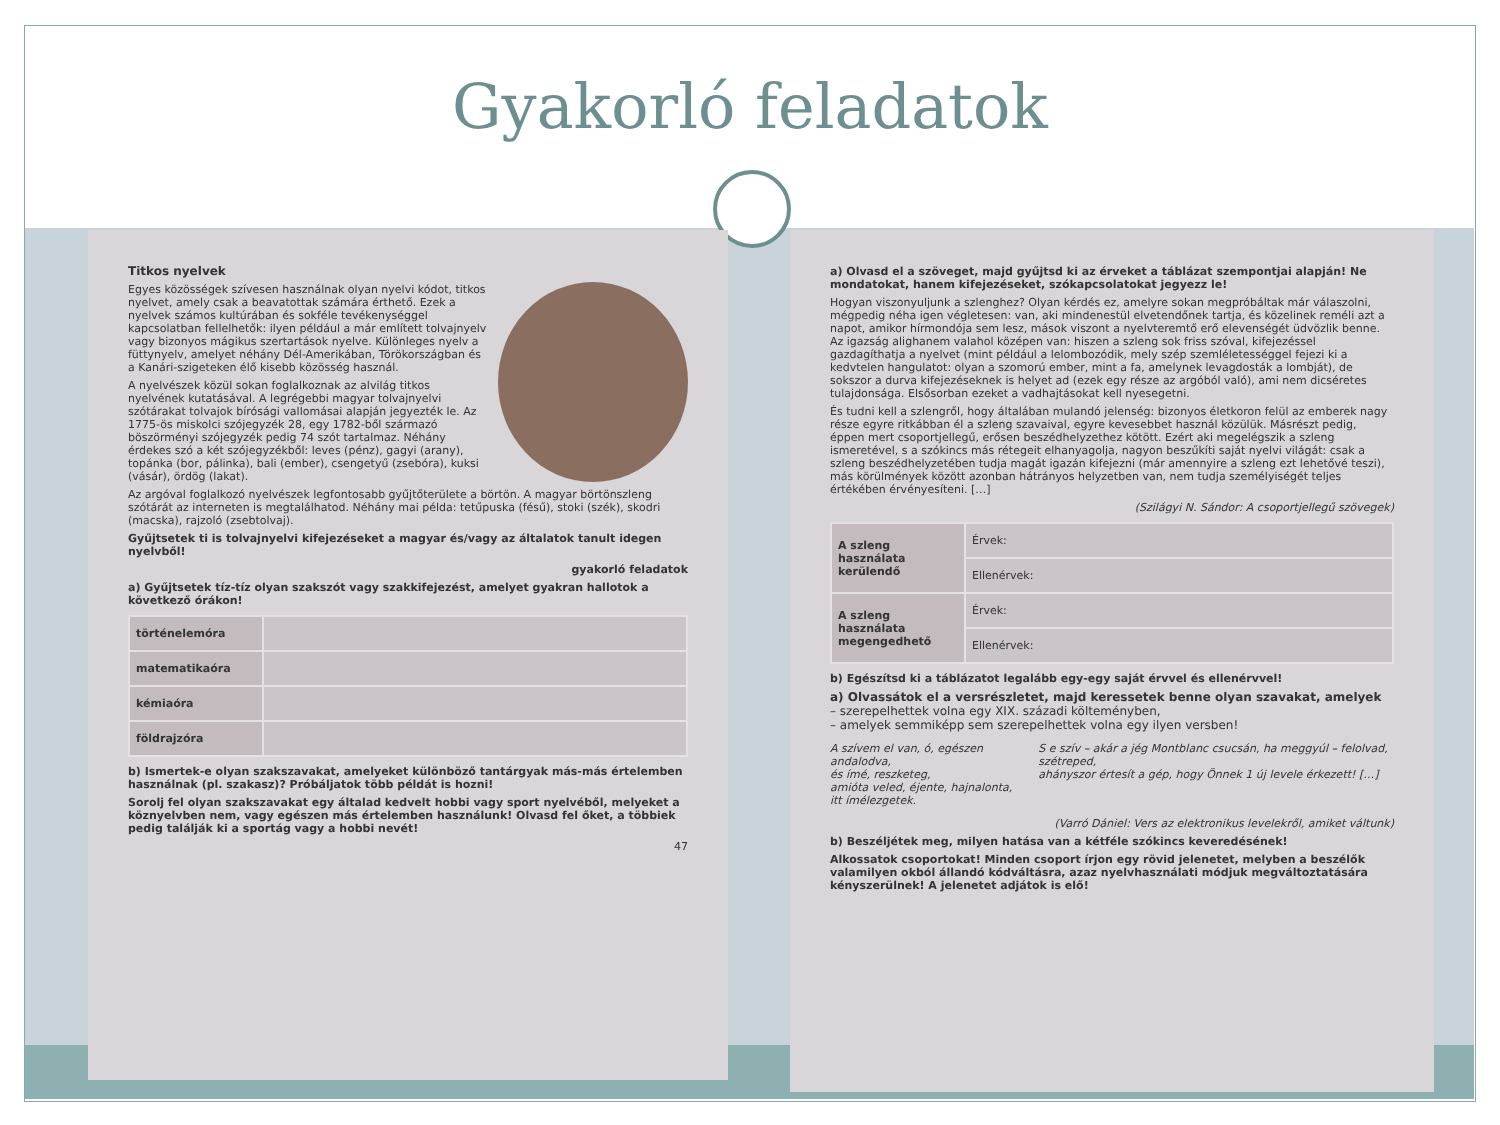Gyakorló feladatok
Titkos nyelvek
Egyes közösségek szívesen használnak olyan nyelvi kódot, titkos nyelvet, amely csak a beavatottak számára érthető. Ezek a nyelvek számos kultúrában és sokféle tevékenységgel kapcsolatban fellelhetők: ilyen például a már említett tolvajnyelv vagy bizonyos mágikus szertartások nyelve. Különleges nyelv a füttynyelv, amelyet néhány Dél-Amerikában, Törökországban és a Kanári-szigeteken élő kisebb közösség használ.
A nyelvészek közül sokan foglalkoznak az alvilág titkos nyelvének kutatásával. A legrégebbi magyar tolvajnyelvi szótárakat tolvajok bírósági vallomásai alapján jegyezték le. Az 1775-ös miskolci szójegyzék 28, egy 1782-ből származó böszörményi szójegyzék pedig 74 szót tartalmaz. Néhány érdekes szó a két szójegyzékből: leves (pénz), gagyi (arany), topánka (bor, pálinka), bali (ember), csengetyű (zsebóra), kuksi (vásár), ördög (lakat).
Az argóval foglalkozó nyelvészek legfontosabb gyűjtőterülete a börtön. A magyar börtönszleng szótárát az interneten is megtalálhatod. Néhány mai példa: tetűpuska (fésű), stoki (szék), skodri (macska), rajzoló (zsebtolvaj).
Gyűjtsetek ti is tolvajnyelvi kifejezéseket a magyar és/vagy az általatok tanult idegen nyelvből!
gyakorló feladatok
a) Gyűjtsetek tíz-tíz olyan szakszót vagy szakkifejezést, amelyet gyakran hallotok a következő órákon!
| történelemóra | |
| matematikaóra | |
| kémiaóra | |
| földrajzóra | |
b) Ismertek-e olyan szakszavakat, amelyeket különböző tantárgyak más-más értelemben használnak (pl. szakasz)? Próbáljatok több példát is hozni!
Sorolj fel olyan szakszavakat egy általad kedvelt hobbi vagy sport nyelvéből, melyeket a köznyelvben nem, vagy egészen más értelemben használunk! Olvasd fel őket, a többiek pedig találják ki a sportág vagy a hobbi nevét!
47
a) Olvasd el a szöveget, majd gyűjtsd ki az érveket a táblázat szempontjai alapján! Ne mondatokat, hanem kifejezéseket, szókapcsolatokat jegyezz le!
Hogyan viszonyuljunk a szlenghez? Olyan kérdés ez, amelyre sokan megpróbáltak már válaszolni, mégpedig néha igen végletesen: van, aki mindenestül elvetendőnek tartja, és közelinek reméli azt a napot, amikor hírmondója sem lesz, mások viszont a nyelvteremtő erő elevenségét üdvözlik benne. Az igazság alighanem valahol középen van: hiszen a szleng sok friss szóval, kifejezéssel gazdagíthatja a nyelvet (mint például a lelombozódik, mely szép szemléletességgel fejezi ki a kedvtelen hangulatot: olyan a szomorú ember, mint a fa, amelynek levagdosták a lombját), de sokszor a durva kifejezéseknek is helyet ad (ezek egy része az argóból való), ami nem dicséretes tulajdonsága. Elsősorban ezeket a vadhajtásokat kell nyesegetni.
És tudni kell a szlengről, hogy általában mulandó jelenség: bizonyos életkoron felül az emberek nagy része egyre ritkábban él a szleng szavaival, egyre kevesebbet használ közülük. Másrészt pedig, éppen mert csoportjellegű, erősen beszédhelyzethez kötött. Ezért aki megelégszik a szleng ismeretével, s a szókincs más rétegeit elhanyagolja, nagyon beszűkíti saját nyelvi világát: csak a szleng beszédhelyzetében tudja magát igazán kifejezni (már amennyire a szleng ezt lehetővé teszi), más körülmények között azonban hátrányos helyzetben van, nem tudja személyiségét teljes értékében érvényesíteni. […]
(Szilágyi N. Sándor: A csoportjellegű szövegek)
| A szleng használata kerülendő | Érvek: |
| | Ellenérvek: |
| A szleng használata megengedhető | Érvek: |
| | Ellenérvek: |
b) Egészítsd ki a táblázatot legalább egy-egy saját érvvel és ellenérvvel!
a) Olvassátok el a versrészletet, majd keressetek benne olyan szavakat, amelyek
– szerepelhettek volna egy XIX. századi költeményben,
– amelyek semmiképp sem szerepelhettek volna egy ilyen versben!
A szívem el van, ó, egészen andalodva,
és ímé, reszketeg,
amióta veled, éjente, hajnalonta,
itt ímélezgetek.
S e szív – akár a jég Montblanc csucsán, ha meggyúl – felolvad, szétreped,
ahányszor értesít a gép, hogy Önnek 1 új levele érkezett! […]
(Varró Dániel: Vers az elektronikus levelekről, amiket váltunk)
b) Beszéljétek meg, milyen hatása van a kétféle szókincs keveredésének!
Alkossatok csoportokat! Minden csoport írjon egy rövid jelenetet, melyben a beszélők valamilyen okból állandó kódváltásra, azaz nyelvhasználati módjuk megváltoztatására kényszerülnek! A jelenetet adjátok is elő!